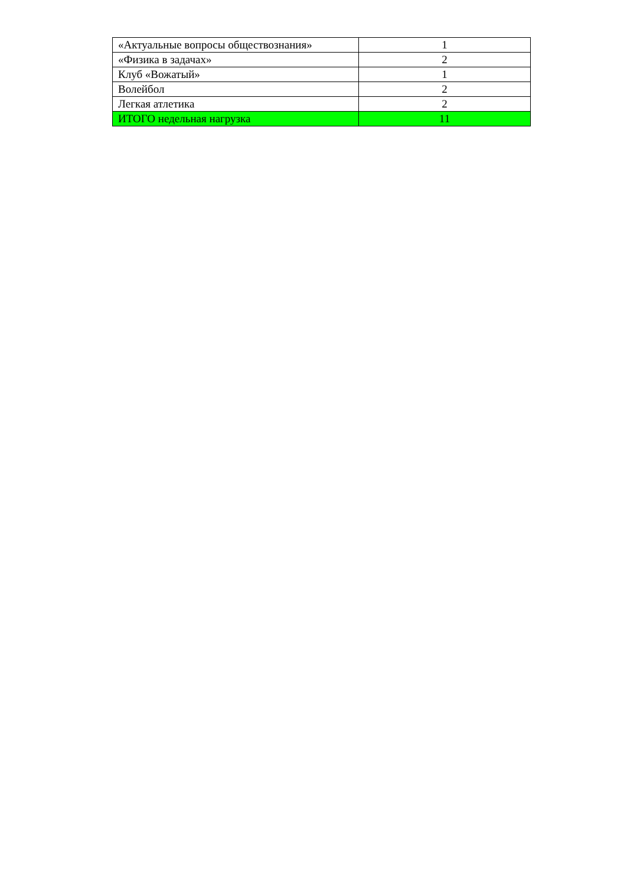| «Актуальные вопросы обществознания» | 1 |
| «Физика в задачах» | 2 |
| Клуб «Вожатый» | 1 |
| Волейбол | 2 |
| Легкая атлетика | 2 |
| ИТОГО недельная нагрузка | 11 |